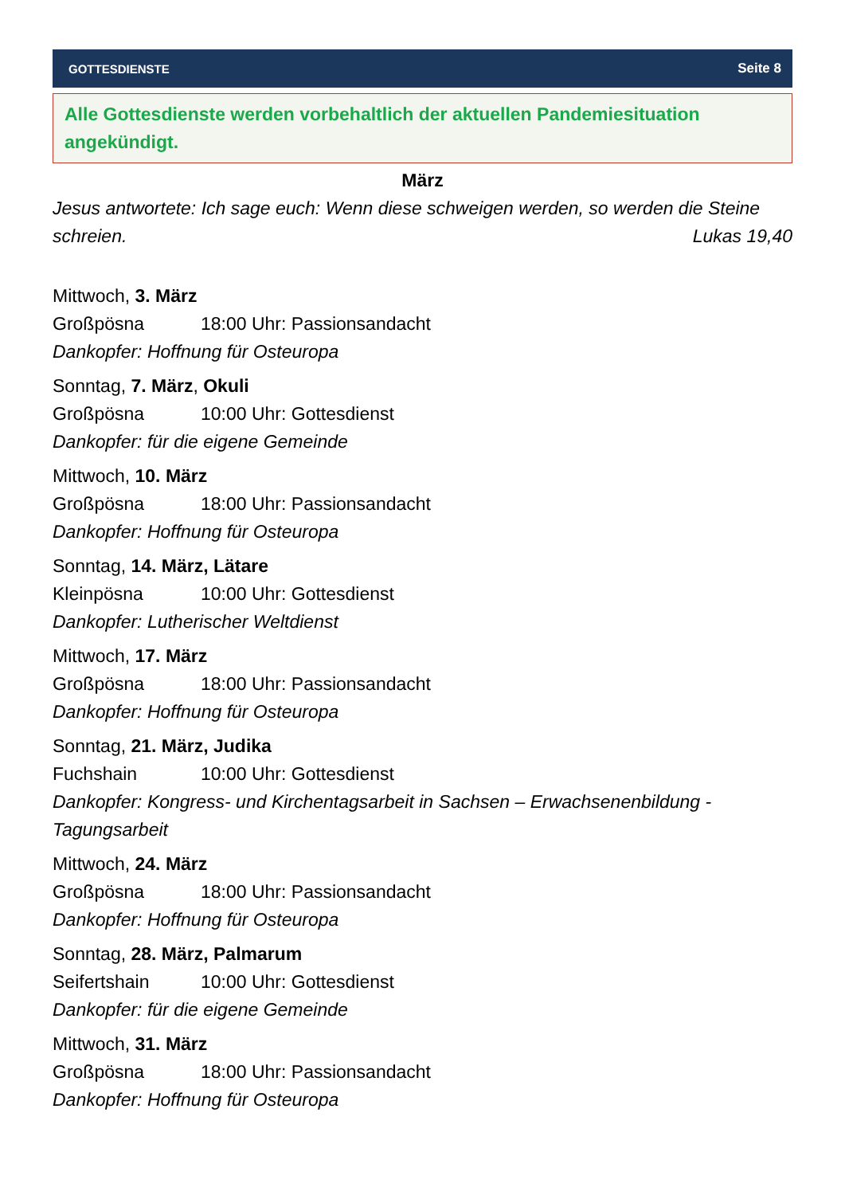GOTTESDIENSTE Seite 8
Alle Gottesdienste werden vorbehaltlich der aktuellen Pandemiesituation angekündigt.
März
Jesus antwortete: Ich sage euch: Wenn diese schweigen werden, so werden die Steine schreien. Lukas 19,40
Mittwoch, 3. März
Großpösna 18:00 Uhr: Passionsandacht
Dankopfer: Hoffnung für Osteuropa
Sonntag, 7. März, Okuli
Großpösna 10:00 Uhr: Gottesdienst
Dankopfer: für die eigene Gemeinde
Mittwoch, 10. März
Großpösna 18:00 Uhr: Passionsandacht
Dankopfer: Hoffnung für Osteuropa
Sonntag, 14. März, Lätare
Kleinpösna 10:00 Uhr: Gottesdienst
Dankopfer: Lutherischer Weltdienst
Mittwoch, 17. März
Großpösna 18:00 Uhr: Passionsandacht
Dankopfer: Hoffnung für Osteuropa
Sonntag, 21. März, Judika
Fuchshain 10:00 Uhr: Gottesdienst
Dankopfer: Kongress- und Kirchentagsarbeit in Sachsen – Erwachsenenbildung - Tagungsarbeit
Mittwoch, 24. März
Großpösna 18:00 Uhr: Passionsandacht
Dankopfer: Hoffnung für Osteuropa
Sonntag, 28. März, Palmarum
Seifertshain 10:00 Uhr: Gottesdienst
Dankopfer: für die eigene Gemeinde
Mittwoch, 31. März
Großpösna 18:00 Uhr: Passionsandacht
Dankopfer: Hoffnung für Osteuropa